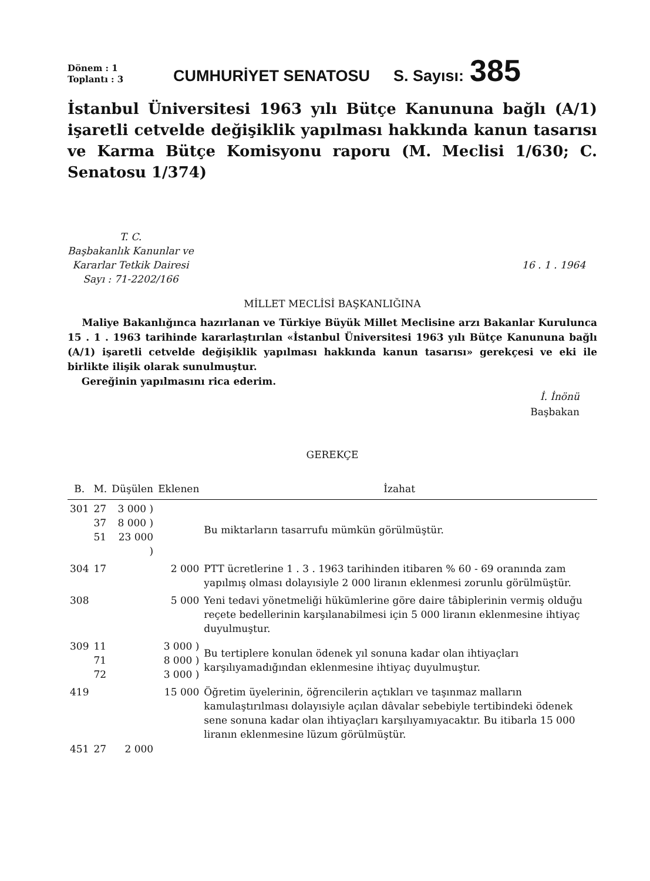Dönem : 1
Toplantı : 3
CUMHURİYET SENATOSU
S. Sayısı:
385
İstanbul Üniversitesi 1963 yılı Bütçe Kanununa bağlı (A/1) işaretli cetvelde değişiklik yapılması hakkında kanun tasarısı ve Karma Bütçe Komisyonu raporu (M. Meclisi 1/630; C. Senatosu 1/374)
T. C.
Başbakanlık Kanunlar ve
Kararlar Tetkik Dairesi
Sayı : 71-2202/166
16 . 1 . 1964
MİLLET MECLİSİ BAŞKANLIĞINA
Maliye Bakanlığınca hazırlanan ve Türkiye Büyük Millet Meclisine arzı Bakanlar Kurulunca 15 . 1 . 1963 tarihinde kararlaştırılan «İstanbul Üniversitesi 1963 yılı Bütçe Kanununa bağlı (A/1) işaretli cetvelde değişiklik yapılması hakkında kanun tasarısı» gerekçesi ve eki ile birlikte ilişik olarak sunulmuştur.
Gereğinin yapılmasını rica ederim.
İ. İnönü
Başbakan
GEREKÇE
| B. | M. | Düşülen | Eklenen | İzahat |
| --- | --- | --- | --- | --- |
| 301 | 27 37 51 | 3 000 ) 8 000 ) 23 000 ) | | Bu miktarların tasarrufu mümkün görülmüştür. |
| 304 | 17 | | 2 000 | PTT ücretlerine 1 . 3 . 1963 tarihinden itibaren % 60 - 69 oranında zam yapılmış olması dolayısiyle 2 000 liranın eklenmesi zorunlu görülmüştür. |
| 308 | | | 5 000 | Yeni tedavi yönetmeliği hükümlerine göre daire tâbiplerinin vermiş olduğu reçete bedellerinin karşılanabilmesi için 5 000 liranın eklenmesine ihtiyaç duyulmuştur. |
| 309 | 11 71 72 | | 3 000 ) 8 000 ) 3 000 ) | Bu tertiplere konulan ödenek yıl sonuna kadar olan ihtiyaçları karşılıyamadığından eklenmesine ihtiyaç duyulmuştur. |
| 419 | | | 15 000 | Öğretim üyelerinin, öğrencilerin açtıkları ve taşınmaz malların kamulaştırılması dolayısiyle açılan dâvalar sebebiyle tertibindeki ödenek sene sonuna kadar olan ihtiyaçları karşılıyamıyacaktır. Bu itibarla 15 000 liranın eklenmesine lüzum görülmüştür. |
| 451 | 27 | 2 000 | | |